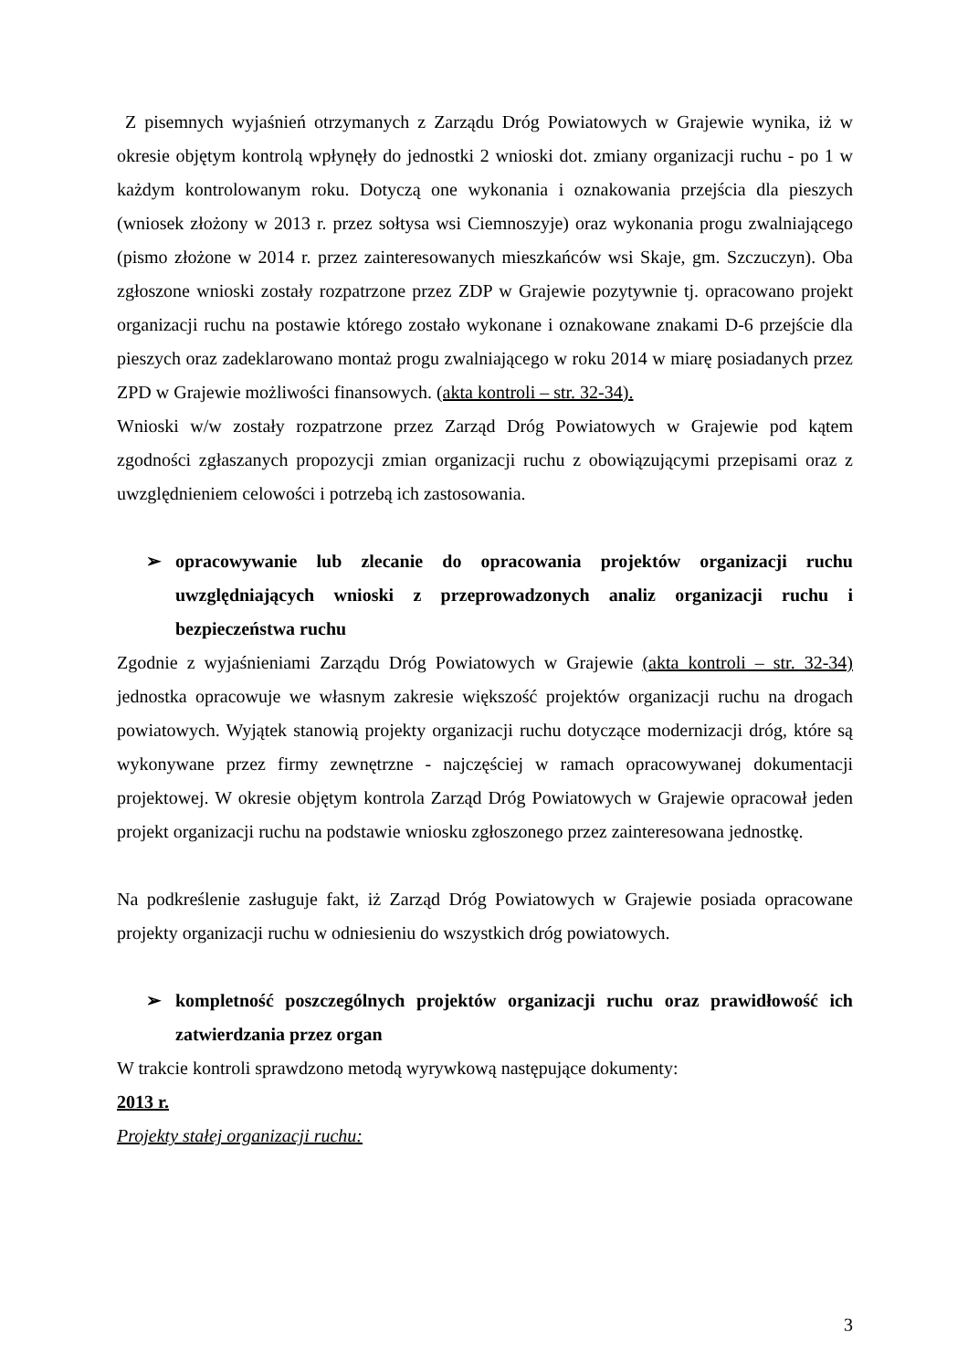Z pisemnych wyjaśnień otrzymanych z Zarządu Dróg Powiatowych w Grajewie wynika, iż w okresie objętym kontrolą wpłynęły do jednostki 2 wnioski dot. zmiany organizacji ruchu - po 1 w każdym kontrolowanym roku. Dotyczą one wykonania i oznakowania przejścia dla pieszych (wniosek złożony w 2013 r. przez sołtysa wsi Ciemnoszyje) oraz wykonania progu zwalniającego (pismo złożone w 2014 r. przez zainteresowanych mieszkańców wsi Skaje, gm. Szczuczyn). Oba zgłoszone wnioski zostały rozpatrzone przez ZDP w Grajewie pozytywnie tj. opracowano projekt organizacji ruchu na postawie którego zostało wykonane i oznakowane znakami D-6 przejście dla pieszych oraz zadeklarowano montaż progu zwalniającego w roku 2014 w miarę posiadanych przez ZPD w Grajewie możliwości finansowych. (akta kontroli – str. 32-34).
Wnioski w/w zostały rozpatrzone przez Zarząd Dróg Powiatowych w Grajewie pod kątem zgodności zgłaszanych propozycji zmian organizacji ruchu z obowiązującymi przepisami oraz z uwzględnieniem celowości i potrzebą ich zastosowania.
➢ opracowywanie lub zlecanie do opracowania projektów organizacji ruchu uwzględniających wnioski z przeprowadzonych analiz organizacji ruchu i bezpieczeństwa ruchu
Zgodnie z wyjaśnieniami Zarządu Dróg Powiatowych w Grajewie (akta kontroli – str. 32-34) jednostka opracowuje we własnym zakresie większość projektów organizacji ruchu na drogach powiatowych. Wyjątek stanowią projekty organizacji ruchu dotyczące modernizacji dróg, które są wykonywane przez firmy zewnętrzne - najczęściej w ramach opracowywanej dokumentacji projektowej. W okresie objętym kontrola Zarząd Dróg Powiatowych w Grajewie opracował jeden projekt organizacji ruchu na podstawie wniosku zgłoszonego przez zainteresowana jednostkę.
Na podkreślenie zasługuje fakt, iż Zarząd Dróg Powiatowych w Grajewie posiada opracowane projekty organizacji ruchu w odniesieniu do wszystkich dróg powiatowych.
➢ kompletność poszczególnych projektów organizacji ruchu oraz prawidłowość ich zatwierdzania przez organ
W trakcie kontroli sprawdzono metodą wyrywkową następujące dokumenty:
2013 r.
Projekty stałej organizacji ruchu:
3